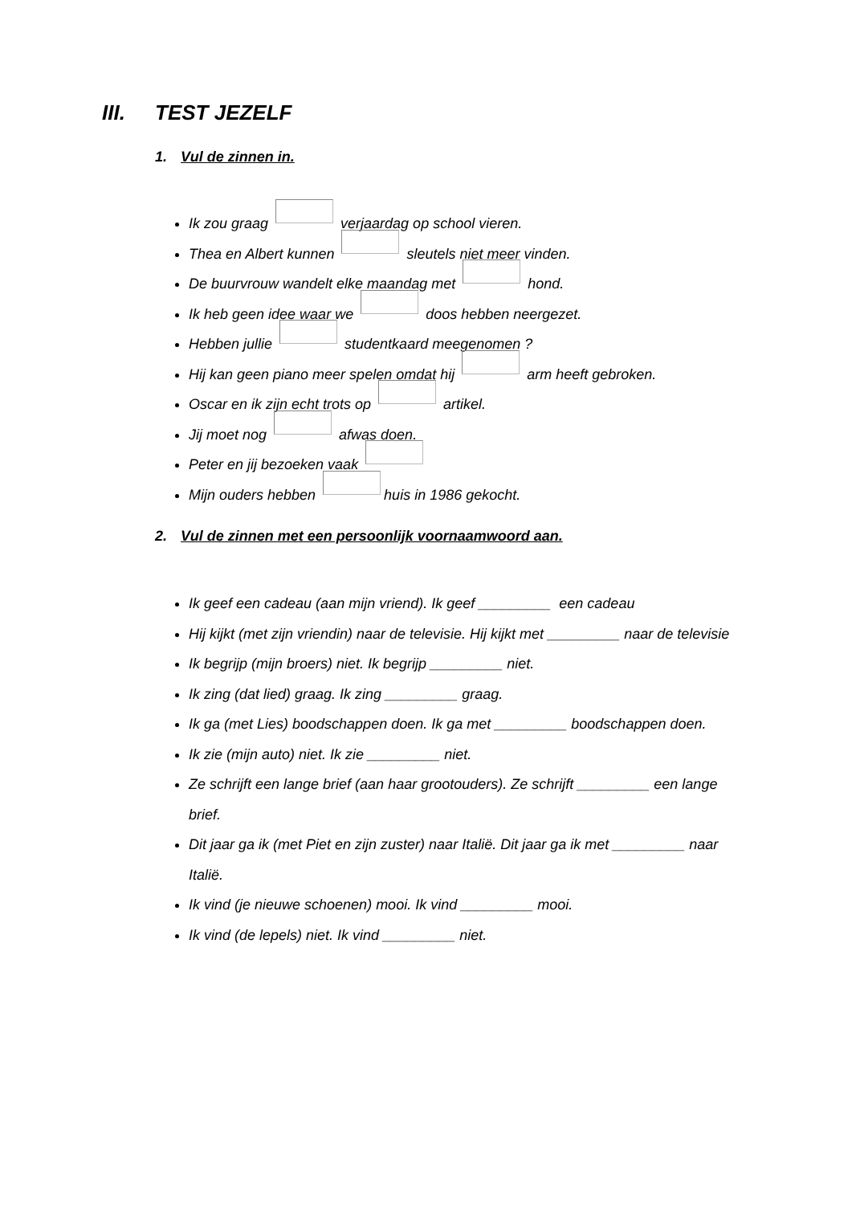III. TEST JEZELF
1. Vul de zinnen in.
Ik zou graag verjaardag op school vieren.
Thea en Albert kunnen sleutels niet meer vinden.
De buurvrouw wandelt elke maandag met hond.
Ik heb geen idee waar we doos hebben neergezet.
Hebben jullie studentkaard meegenomen ?
Hij kan geen piano meer spelen omdat hij arm heeft gebroken.
Oscar en ik zijn echt trots op artikel.
Jij moet nog afwas doen.
Peter en jij bezoeken vaak
Mijn ouders hebben huis in 1986 gekocht.
2. Vul de zinnen met een persoonlijk voornaamwoord aan.
Ik geef een cadeau (aan mijn vriend). Ik geef _________ een cadeau
Hij kijkt (met zijn vriendin) naar de televisie. Hij kijkt met _________ naar de televisie
Ik begrijp (mijn broers) niet. Ik begrijp _________ niet.
Ik zing (dat lied) graag. Ik zing _________ graag.
Ik ga (met Lies) boodschappen doen. Ik ga met _________ boodschappen doen.
Ik zie (mijn auto) niet. Ik zie _________ niet.
Ze schrijft een lange brief (aan haar grootouders). Ze schrijft _________ een lange brief.
Dit jaar ga ik (met Piet en zijn zuster) naar Italië. Dit jaar ga ik met _________ naar Italië.
Ik vind (je nieuwe schoenen) mooi. Ik vind _________ mooi.
Ik vind (de lepels) niet. Ik vind _________ niet.